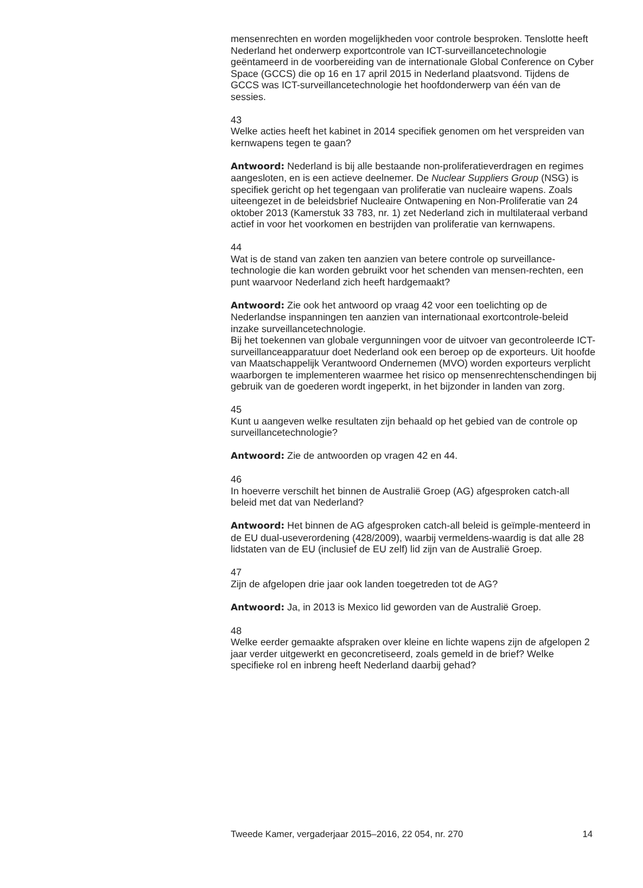mensenrechten en worden mogelijkheden voor controle besproken. Tenslotte heeft Nederland het onderwerp exportcontrole van ICT-surveillancetechnologie geëntameerd in de voorbereiding van de internationale Global Conference on Cyber Space (GCCS) die op 16 en 17 april 2015 in Nederland plaatsvond. Tijdens de GCCS was ICT-surveillancetechnologie het hoofdonderwerp van één van de sessies.
43
Welke acties heeft het kabinet in 2014 specifiek genomen om het verspreiden van kernwapens tegen te gaan?
Antwoord: Nederland is bij alle bestaande non-proliferatieverdragen en regimes aangesloten, en is een actieve deelnemer. De Nuclear Suppliers Group (NSG) is specifiek gericht op het tegengaan van proliferatie van nucleaire wapens. Zoals uiteengezet in de beleidsbrief Nucleaire Ontwapening en Non-Proliferatie van 24 oktober 2013 (Kamerstuk 33 783, nr. 1) zet Nederland zich in multilateraal verband actief in voor het voorkomen en bestrijden van proliferatie van kernwapens.
44
Wat is de stand van zaken ten aanzien van betere controle op surveillance-technologie die kan worden gebruikt voor het schenden van mensen-rechten, een punt waarvoor Nederland zich heeft hardgemaakt?
Antwoord: Zie ook het antwoord op vraag 42 voor een toelichting op de Nederlandse inspanningen ten aanzien van internationaal exortcontrole-beleid inzake surveillancetechnologie.
Bij het toekennen van globale vergunningen voor de uitvoer van gecontroleerde ICT-surveillanceapparatuur doet Nederland ook een beroep op de exporteurs. Uit hoofde van Maatschappelijk Verantwoord Ondernemen (MVO) worden exporteurs verplicht waarborgen te implementeren waarmee het risico op mensenrechtenschendingen bij gebruik van de goederen wordt ingeperkt, in het bijzonder in landen van zorg.
45
Kunt u aangeven welke resultaten zijn behaald op het gebied van de controle op surveillancetechnologie?
Antwoord: Zie de antwoorden op vragen 42 en 44.
46
In hoeverre verschilt het binnen de Australië Groep (AG) afgesproken catch-all beleid met dat van Nederland?
Antwoord: Het binnen de AG afgesproken catch-all beleid is geïmple-menteerd in de EU dual-useverordening (428/2009), waarbij vermeldens-waardig is dat alle 28 lidstaten van de EU (inclusief de EU zelf) lid zijn van de Australië Groep.
47
Zijn de afgelopen drie jaar ook landen toegetreden tot de AG?
Antwoord: Ja, in 2013 is Mexico lid geworden van de Australië Groep.
48
Welke eerder gemaakte afspraken over kleine en lichte wapens zijn de afgelopen 2 jaar verder uitgewerkt en geconcretiseerd, zoals gemeld in de brief? Welke specifieke rol en inbreng heeft Nederland daarbij gehad?
Tweede Kamer, vergaderjaar 2015–2016, 22 054, nr. 270 14